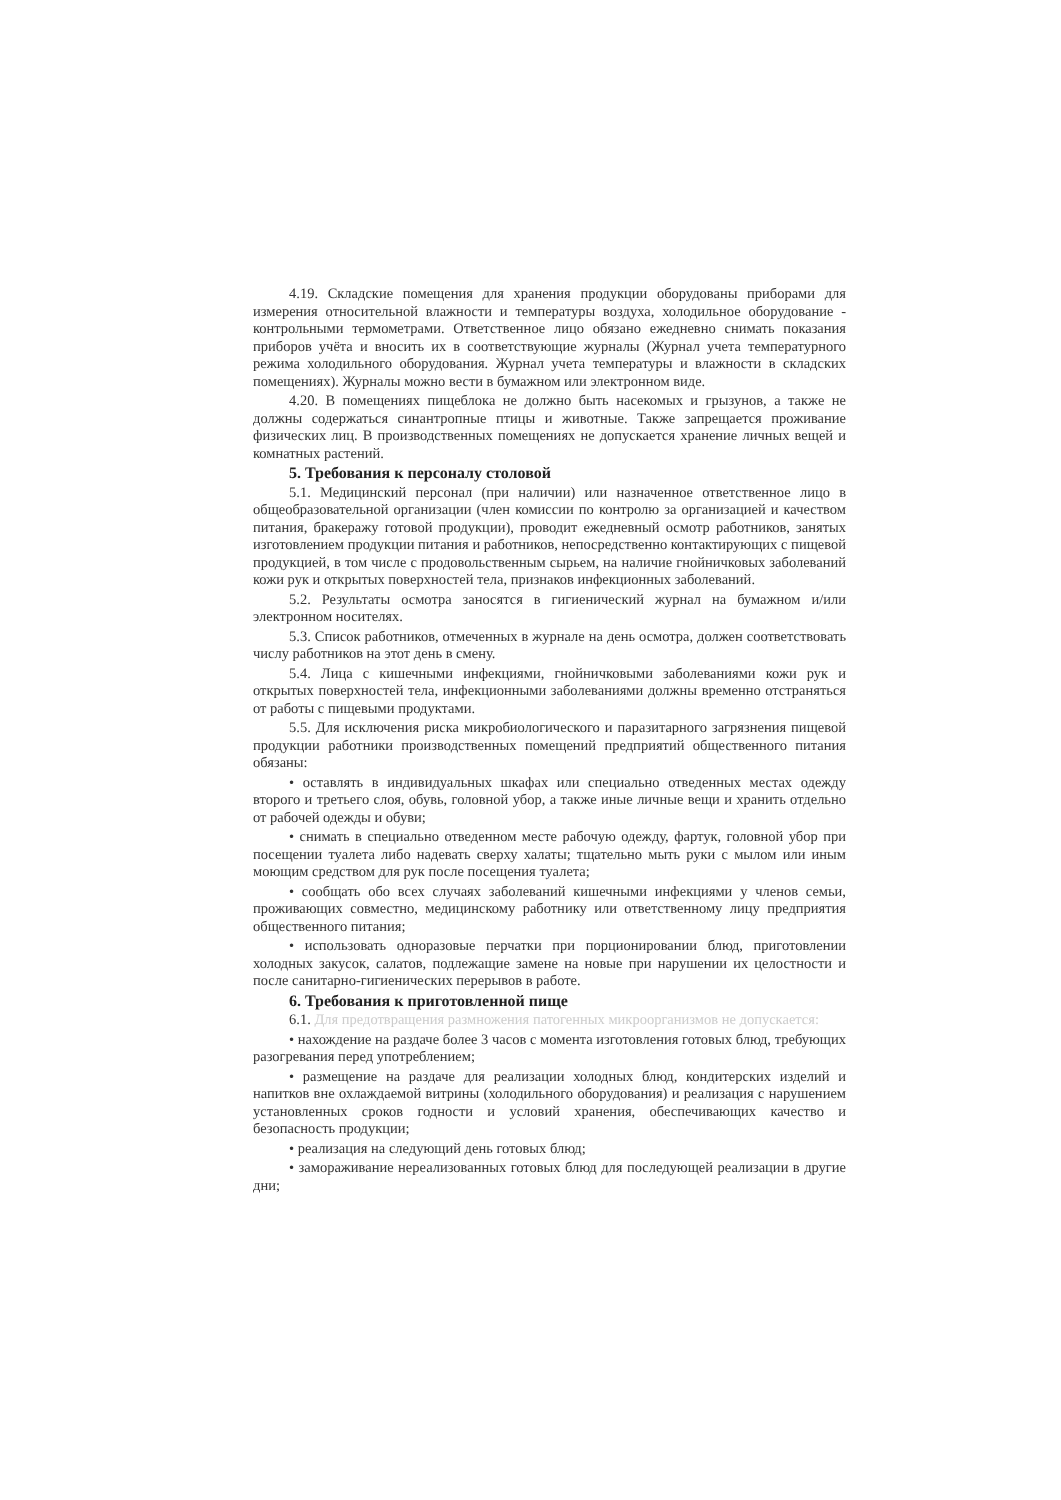4.19. Складские помещения для хранения продукции оборудованы приборами для измерения относительной влажности и температуры воздуха, холодильное оборудование - контрольными термометрами. Ответственное лицо обязано ежедневно снимать показания приборов учёта и вносить их в соответствующие журналы (Журнал учета температурного режима холодильного оборудования. Журнал учета температуры и влажности в складских помещениях). Журналы можно вести в бумажном или электронном виде.
4.20. В помещениях пищеблока не должно быть насекомых и грызунов, а также не должны содержаться синантропные птицы и животные. Также запрещается проживание физических лиц. В производственных помещениях не допускается хранение личных вещей и комнатных растений.
5. Требования к персоналу столовой
5.1. Медицинский персонал (при наличии) или назначенное ответственное лицо в общеобразовательной организации (член комиссии по контролю за организацией и качеством питания, бракеражу готовой продукции), проводит ежедневный осмотр работников, занятых изготовлением продукции питания и работников, непосредственно контактирующих с пищевой продукцией, в том числе с продовольственным сырьем, на наличие гнойничковых заболеваний кожи рук и открытых поверхностей тела, признаков инфекционных заболеваний.
5.2. Результаты осмотра заносятся в гигиенический журнал на бумажном и/или электронном носителях.
5.3. Список работников, отмеченных в журнале на день осмотра, должен соответствовать числу работников на этот день в смену.
5.4. Лица с кишечными инфекциями, гнойничковыми заболеваниями кожи рук и открытых поверхностей тела, инфекционными заболеваниями должны временно отстраняться от работы с пищевыми продуктами.
5.5. Для исключения риска микробиологического и паразитарного загрязнения пищевой продукции работники производственных помещений предприятий общественного питания обязаны:
• оставлять в индивидуальных шкафах или специально отведенных местах одежду второго и третьего слоя, обувь, головной убор, а также иные личные вещи и хранить отдельно от рабочей одежды и обуви;
• снимать в специально отведенном месте рабочую одежду, фартук, головной убор при посещении туалета либо надевать сверху халаты; тщательно мыть руки с мылом или иным моющим средством для рук после посещения туалета;
• сообщать обо всех случаях заболеваний кишечными инфекциями у членов семьи, проживающих совместно, медицинскому работнику или ответственному лицу предприятия общественного питания;
• использовать одноразовые перчатки при порционировании блюд, приготовлении холодных закусок, салатов, подлежащие замене на новые при нарушении их целостности и после санитарно-гигиенических перерывов в работе.
6. Требования к приготовленной пище
6.1. Для предотвращения размножения патогенных микроорганизмов не допускается:
• нахождение на раздаче более 3 часов с момента изготовления готовых блюд, требующих разогревания перед употреблением;
• размещение на раздаче для реализации холодных блюд, кондитерских изделий и напитков вне охлаждаемой витрины (холодильного оборудования) и реализация с нарушением установленных сроков годности и условий хранения, обеспечивающих качество и безопасность продукции;
• реализация на следующий день готовых блюд;
• замораживание нереализованных готовых блюд для последующей реализации в другие дни;